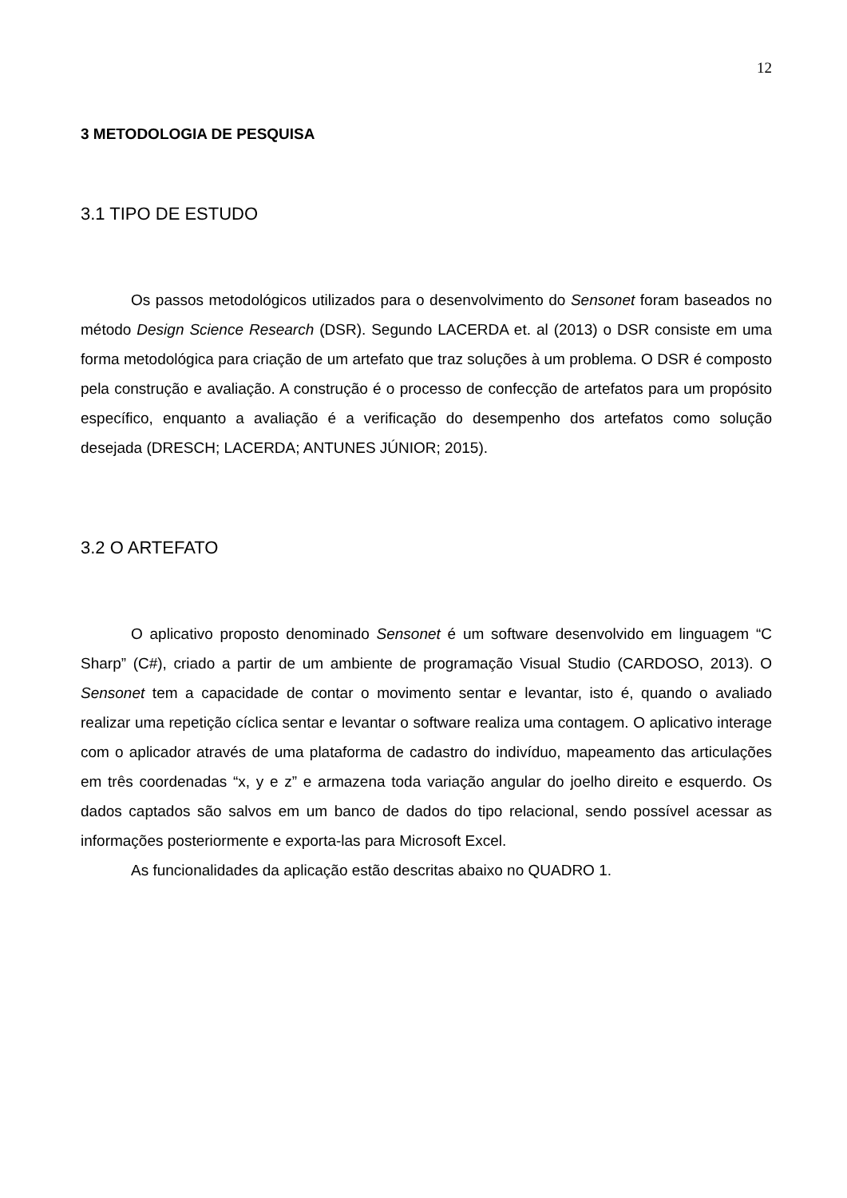12
3 METODOLOGIA DE PESQUISA
3.1 TIPO DE ESTUDO
Os passos metodológicos utilizados para o desenvolvimento do Sensonet foram baseados no método Design Science Research (DSR). Segundo LACERDA et. al (2013) o DSR consiste em uma forma metodológica para criação de um artefato que traz soluções à um problema. O DSR é composto pela construção e avaliação. A construção é o processo de confecção de artefatos para um propósito específico, enquanto a avaliação é a verificação do desempenho dos artefatos como solução desejada (DRESCH; LACERDA; ANTUNES JÚNIOR; 2015).
3.2 O ARTEFATO
O aplicativo proposto denominado Sensonet é um software desenvolvido em linguagem “C Sharp” (C#), criado a partir de um ambiente de programação Visual Studio (CARDOSO, 2013). O Sensonet tem a capacidade de contar o movimento sentar e levantar, isto é, quando o avaliado realizar uma repetição cíclica sentar e levantar o software realiza uma contagem. O aplicativo interage com o aplicador através de uma plataforma de cadastro do indivíduo, mapeamento das articulações em três coordenadas “x, y e z” e armazena toda variação angular do joelho direito e esquerdo. Os dados captados são salvos em um banco de dados do tipo relacional, sendo possível acessar as informações posteriormente e exporta-las para Microsoft Excel.
As funcionalidades da aplicação estão descritas abaixo no QUADRO 1.